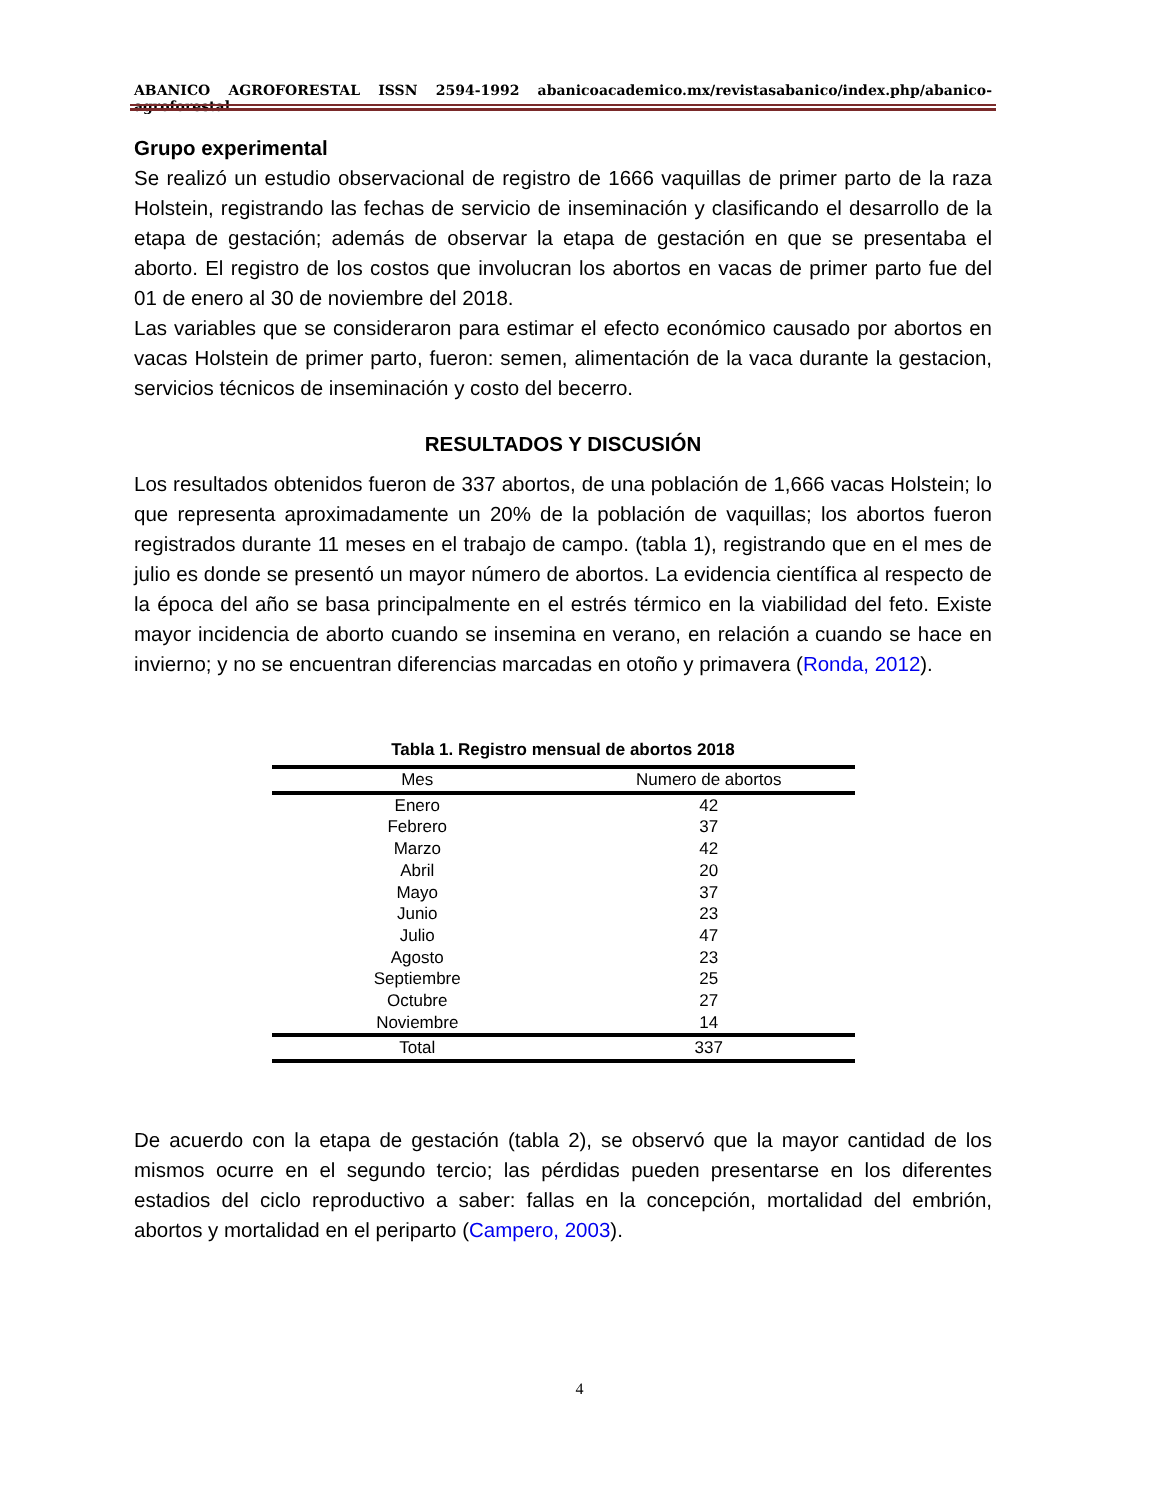ABANICO AGROFORESTAL ISSN 2594-1992 abanicoacademico.mx/revistasabanico/index.php/abanico-agroforestal
Grupo experimental
Se realizó un estudio observacional de registro de 1666 vaquillas de primer parto de la raza Holstein, registrando las fechas de servicio de inseminación y clasificando el desarrollo de la etapa de gestación; además de observar la etapa de gestación en que se presentaba el aborto. El registro de los costos que involucran los abortos en vacas de primer parto fue del 01 de enero al 30 de noviembre del 2018.
Las variables que se consideraron para estimar el efecto económico causado por abortos en vacas Holstein de primer parto, fueron: semen, alimentación de la vaca durante la gestacion, servicios técnicos de inseminación y costo del becerro.
RESULTADOS Y DISCUSIÓN
Los resultados obtenidos fueron de 337 abortos, de una población de 1,666 vacas Holstein; lo que representa aproximadamente un 20% de la población de vaquillas; los abortos fueron registrados durante 11 meses en el trabajo de campo. (tabla 1), registrando que en el mes de julio es donde se presentó un mayor número de abortos. La evidencia científica al respecto de la época del año se basa principalmente en el estrés térmico en la viabilidad del feto. Existe mayor incidencia de aborto cuando se insemina en verano, en relación a cuando se hace en invierno; y no se encuentran diferencias marcadas en otoño y primavera (Ronda, 2012).
Tabla 1. Registro mensual de abortos 2018
| Mes | Numero de abortos |
| --- | --- |
| Enero | 42 |
| Febrero | 37 |
| Marzo | 42 |
| Abril | 20 |
| Mayo | 37 |
| Junio | 23 |
| Julio | 47 |
| Agosto | 23 |
| Septiembre | 25 |
| Octubre | 27 |
| Noviembre | 14 |
| Total | 337 |
De acuerdo con la etapa de gestación (tabla 2), se observó que la mayor cantidad de los mismos ocurre en el segundo tercio; las pérdidas pueden presentarse en los diferentes estadios del ciclo reproductivo a saber: fallas en la concepción, mortalidad del embrión, abortos y mortalidad en el periparto (Campero, 2003).
4